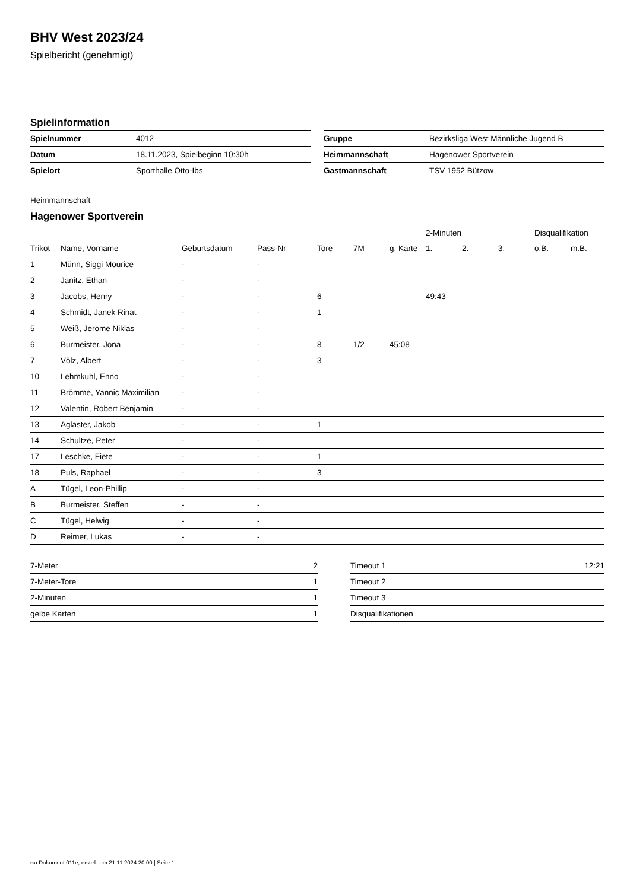BHV West 2023/24
Spielbericht (genehmigt)
Spielinformation
| Spielnummer | 4012 |
| Datum | 18.11.2023, Spielbeginn 10:30h |
| Spielort | Sporthalle Otto-Ibs |
| Gruppe | Bezirksliga West Männliche Jugend B |
| Heimmannschaft | Hagenower Sportverein |
| Gastmannschaft | TSV 1952 Bützow |
Heimmannschaft
Hagenower Sportverein
| | | | | | | | 2-Minuten | | | Disqualifikation | |
| --- | --- | --- | --- | --- | --- | --- | --- | --- | --- | --- | --- |
| Trikot | Name, Vorname | Geburtsdatum | Pass-Nr | Tore | 7M | g. Karte | 1. | 2. | 3. | o.B. | m.B. |
| 1 | Münn, Siggi Mourice | - | - | | | | | | | | |
| 2 | Janitz, Ethan | - | - | | | | | | | | |
| 3 | Jacobs, Henry | - | - | 6 | | | 49:43 | | | | |
| 4 | Schmidt, Janek Rinat | - | - | 1 | | | | | | | |
| 5 | Weiß, Jerome Niklas | - | - | | | | | | | | |
| 6 | Burmeister, Jona | - | - | 8 | 1/2 | 45:08 | | | | | |
| 7 | Völz, Albert | - | - | 3 | | | | | | | |
| 10 | Lehmkuhl, Enno | - | - | | | | | | | | |
| 11 | Brömme, Yannic Maximilian | - | - | | | | | | | | |
| 12 | Valentin, Robert Benjamin | - | - | | | | | | | | |
| 13 | Aglaster, Jakob | - | - | 1 | | | | | | | |
| 14 | Schultze, Peter | - | - | | | | | | | | |
| 17 | Leschke, Fiete | - | - | 1 | | | | | | | |
| 18 | Puls, Raphael | - | - | 3 | | | | | | | |
| A | Tügel, Leon-Phillip | - | - | | | | | | | | |
| B | Burmeister, Steffen | - | - | | | | | | | | |
| C | Tügel, Helwig | - | - | | | | | | | | |
| D | Reimer, Lukas | - | - | | | | | | | | |
| 7-Meter | 2 |
| 7-Meter-Tore | 1 |
| 2-Minuten | 1 |
| gelbe Karten | 1 |
| Timeout 1 | 12:21 |
| Timeout 2 | |
| Timeout 3 | |
| Disqualifikationen | |
nu.Dokument 011e, erstellt am 21.11.2024 20:00 | Seite 1